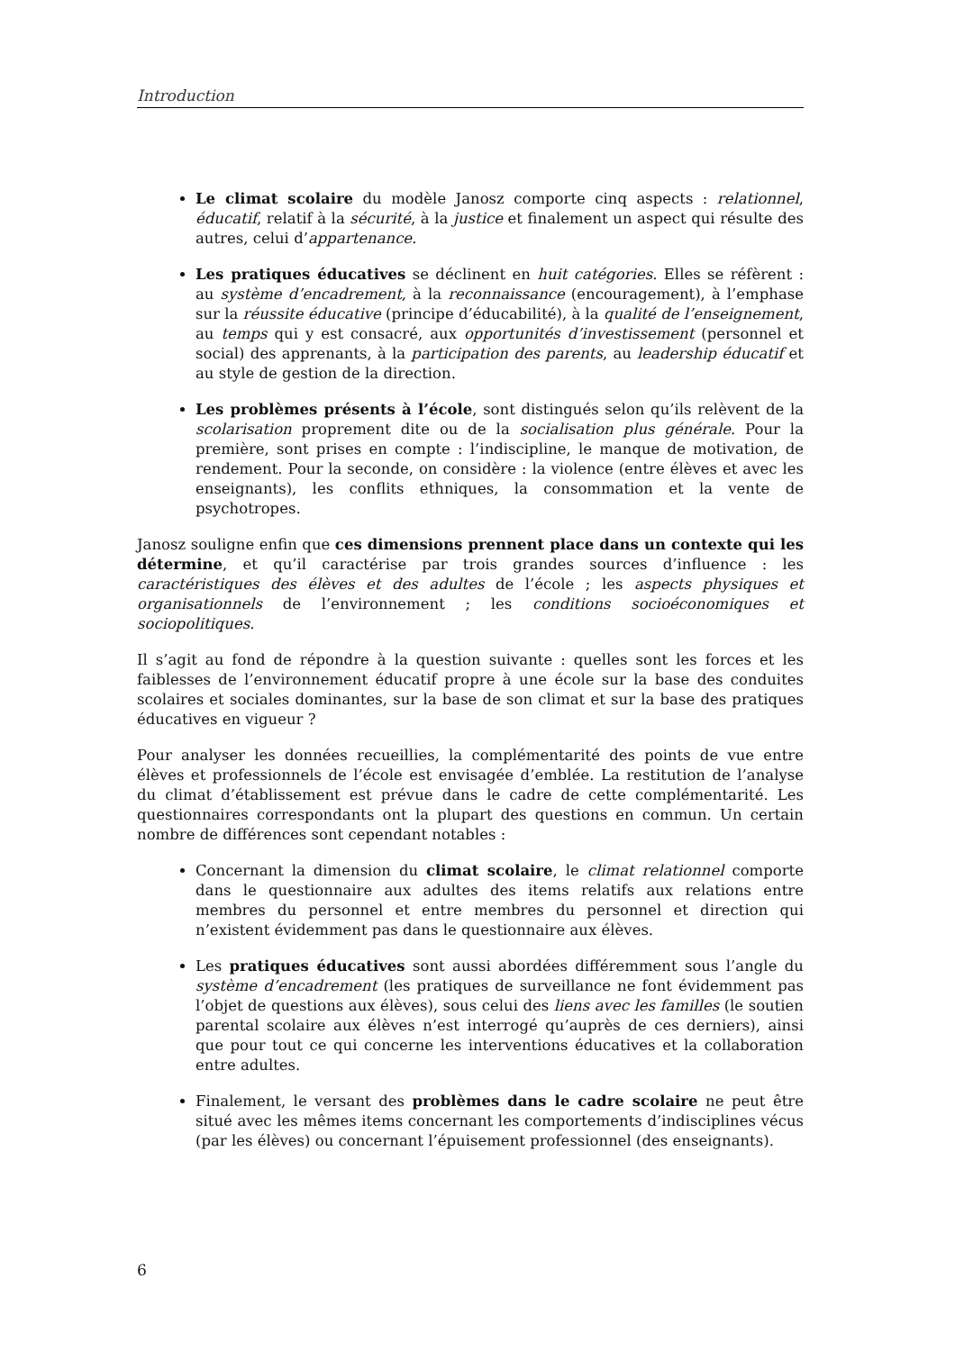Introduction
Le climat scolaire du modèle Janosz comporte cinq aspects : relationnel, éducatif, relatif à la sécurité, à la justice et finalement un aspect qui résulte des autres, celui d’appartenance.
Les pratiques éducatives se déclinent en huit catégories. Elles se réfèrent : au système d’encadrement, à la reconnaissance (encouragement), à l’emphase sur la réussite éducative (principe d’éducabilité), à la qualité de l’enseignement, au temps qui y est consacré, aux opportunités d’investissement (personnel et social) des apprenants, à la participation des parents, au leadership éducatif et au style de gestion de la direction.
Les problèmes présents à l’école, sont distingués selon qu’ils relèvent de la scolarisation proprement dite ou de la socialisation plus générale. Pour la première, sont prises en compte : l’indiscipline, le manque de motivation, de rendement. Pour la seconde, on considère : la violence (entre élèves et avec les enseignants), les conflits ethniques, la consommation et la vente de psychotropes.
Janosz souligne enfin que ces dimensions prennent place dans un contexte qui les détermine, et qu’il caractérise par trois grandes sources d’influence : les caractéristiques des élèves et des adultes de l’école ; les aspects physiques et organisationnels de l’environnement ; les conditions socioéconomiques et sociopolitiques.
Il s’agit au fond de répondre à la question suivante : quelles sont les forces et les faiblesses de l’environnement éducatif propre à une école sur la base des conduites scolaires et sociales dominantes, sur la base de son climat et sur la base des pratiques éducatives en vigueur ?
Pour analyser les données recueillies, la complémentarité des points de vue entre élèves et professionnels de l’école est envisagée d’emblée. La restitution de l’analyse du climat d’établissement est prévue dans le cadre de cette complémentarité. Les questionnaires correspondants ont la plupart des questions en commun. Un certain nombre de différences sont cependant notables :
Concernant la dimension du climat scolaire, le climat relationnel comporte dans le questionnaire aux adultes des items relatifs aux relations entre membres du personnel et entre membres du personnel et direction qui n’existent évidemment pas dans le questionnaire aux élèves.
Les pratiques éducatives sont aussi abordées différemment sous l’angle du système d’encadrement (les pratiques de surveillance ne font évidemment pas l’objet de questions aux élèves), sous celui des liens avec les familles (le soutien parental scolaire aux élèves n’est interrogé qu’auprès de ces derniers), ainsi que pour tout ce qui concerne les interventions éducatives et la collaboration entre adultes.
Finalement, le versant des problèmes dans le cadre scolaire ne peut être situé avec les mêmes items concernant les comportements d’indisciplines vécus (par les élèves) ou concernant l’épuisement professionnel (des enseignants).
6